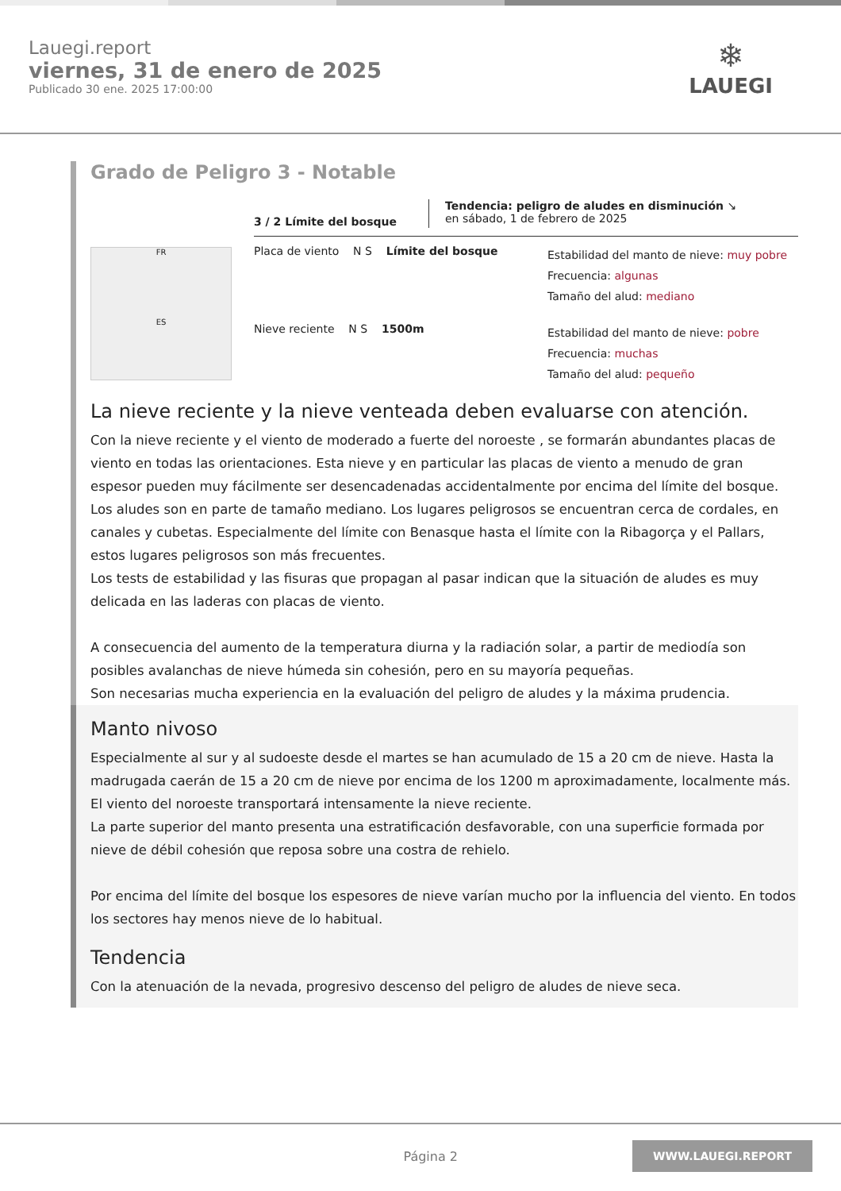Lauegi.report
viernes, 31 de enero de 2025
Publicado 30 ene. 2025 17:00:00
❄
LAUEGI
Grado de Peligro 3 - Notable
FR
ES
3 / 2 Límite del bosque
Tendencia: peligro de aludes en disminución ↘
en sábado, 1 de febrero de 2025
Placa de viento N S Límite del bosque
Estabilidad del manto de nieve: muy pobre
Frecuencia: algunas
Tamaño del alud: mediano
Nieve reciente N S 1500m
Estabilidad del manto de nieve: pobre
Frecuencia: muchas
Tamaño del alud: pequeño
La nieve reciente y la nieve venteada deben evaluarse con atención.
Con la nieve reciente y el viento de moderado a fuerte del noroeste , se formarán abundantes placas de viento en todas las orientaciones. Esta nieve y en particular las placas de viento a menudo de gran espesor pueden muy fácilmente ser desencadenadas accidentalmente por encima del límite del bosque. Los aludes son en parte de tamaño mediano. Los lugares peligrosos se encuentran cerca de cordales, en canales y cubetas. Especialmente del límite con Benasque hasta el límite con la Ribagorça y el Pallars, estos lugares peligrosos son más frecuentes.
Los tests de estabilidad y las fisuras que propagan al pasar indican que la situación de aludes es muy delicada en las laderas con placas de viento.
A consecuencia del aumento de la temperatura diurna y la radiación solar, a partir de mediodía son posibles avalanchas de nieve húmeda sin cohesión, pero en su mayoría pequeñas.
Son necesarias mucha experiencia en la evaluación del peligro de aludes y la máxima prudencia.
Manto nivoso
Especialmente al sur y al sudoeste desde el martes se han acumulado de 15 a 20 cm de nieve. Hasta la madrugada caerán de 15 a 20 cm de nieve por encima de los 1200 m aproximadamente, localmente más. El viento del noroeste transportará intensamente la nieve reciente.
La parte superior del manto presenta una estratificación desfavorable, con una superficie formada por nieve de débil cohesión que reposa sobre una costra de rehielo.
Por encima del límite del bosque los espesores de nieve varían mucho por la influencia del viento. En todos los sectores hay menos nieve de lo habitual.
Tendencia
Con la atenuación de la nevada, progresivo descenso del peligro de aludes de nieve seca.
Página 2 WWW.LAUEGI.REPORT